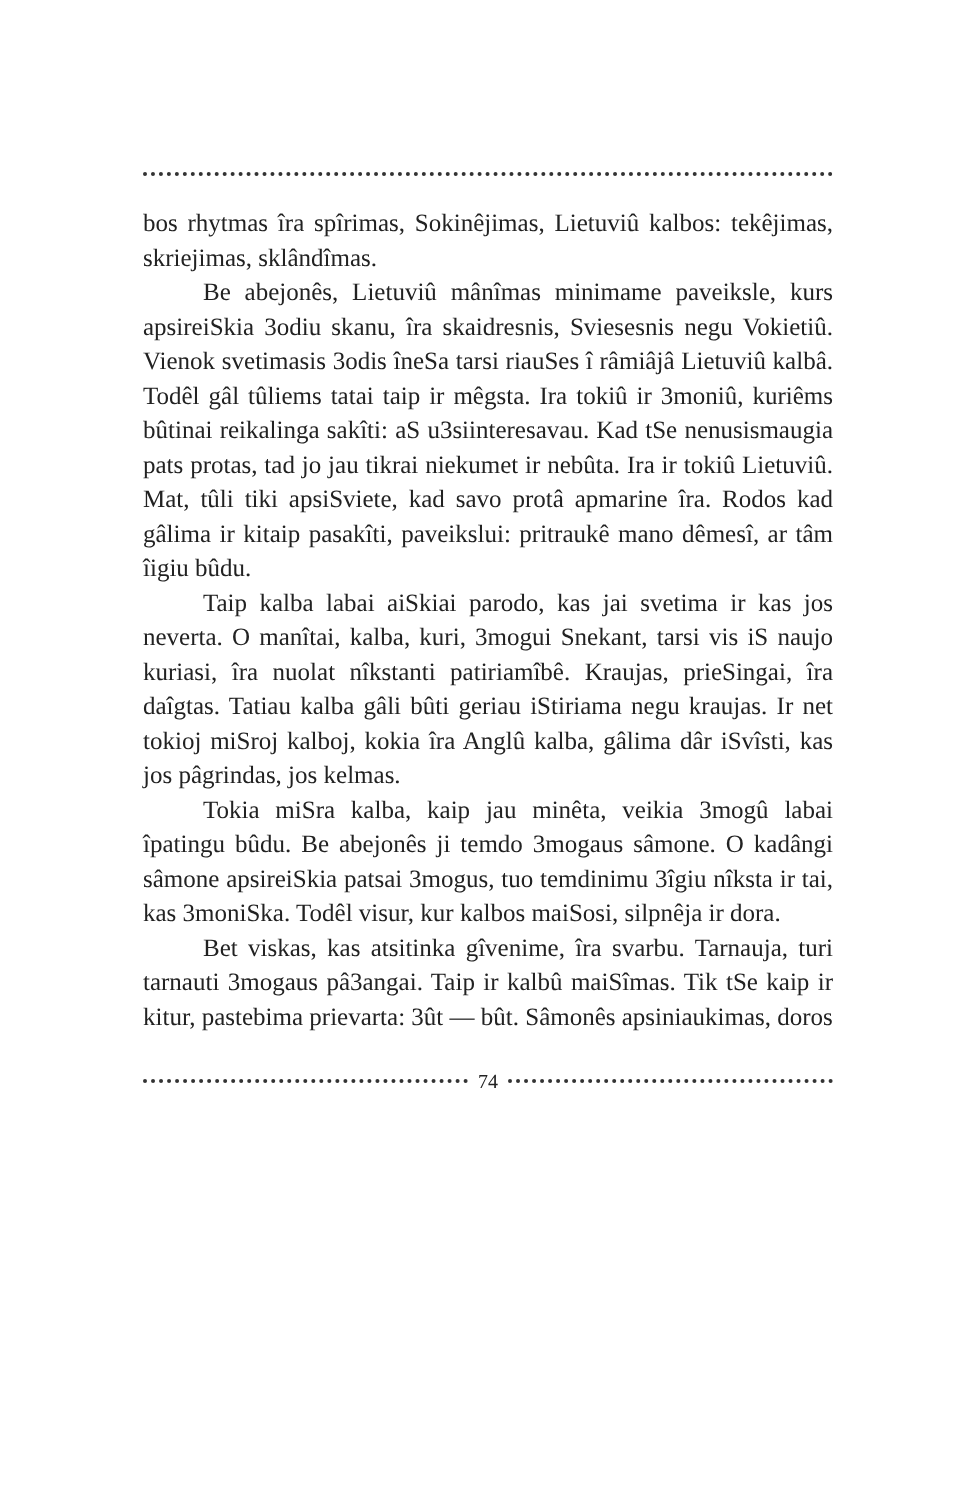bos rhytmas îra spîrimas, Sokinêjimas, Lietuviû kalbos: tekêjimas, skriejimas, sklândîmas.
Be abejonês, Lietuviû mânîmas minimame paveiksle, kurs apsireiSkia 3odiu skanu, îra skaidresnis, Sviesesnis negu Vokietiû. Vienok svetimasis 3odis îneSa tarsi riauSes î râmiâjâ Lietuviû kalbâ. Todêl gâl tûliems tatai taip ir mêgsta. Ira tokiû ir 3moniû, kuriêms bûtinai reikalinga sakîti: aS u3siinteresavau. Kad tSe nenusismaugia pats protas, tad jo jau tikrai niekumet ir nebûta. Ira ir tokiû Lietuviû. Mat, tûli tiki apsiSviete, kad savo protâ apmarine îra. Rodos kad gâlima ir kitaip pasakîti, paveikslui: pritraukê mano dêmesî, ar tâm îigiu bûdu.
Taip kalba labai aiSkiai parodo, kas jai svetima ir kas jos neverta. O manîtai, kalba, kuri, 3mogui Snekant, tarsi vis iS naujo kuriasi, îra nuolat nîkstanti patiriamîbê. Kraujas, prieSingai, îra daîgtas. Tatiau kalba gâli bûti geriau iStiriama negu kraujas. Ir net tokioj miSroj kalboj, kokia îra Anglû kalba, gâlima dâr iSvîsti, kas jos pâgrindas, jos kelmas.
Tokia miSra kalba, kaip jau minêta, veikia 3mogû labai îpatingu bûdu. Be abejonês ji temdo 3mogaus sâmone. O kadângi sâmone apsireiSkia patsai 3mogus, tuo temdinimu 3îgiu nîksta ir tai, kas 3moniSka. Todêl visur, kur kalbos maiSosi, silpnêja ir dora.
Bet viskas, kas atsitinka gîvenime, îra svarbu. Tarnauja, turi tarnauti 3mogaus pâ3angai. Taip ir kalbû maiSîmas. Tik tSe kaip ir kitur, pastebima prievarta: 3ût — bût. Sâmonês apsiniaukimas, doros
74